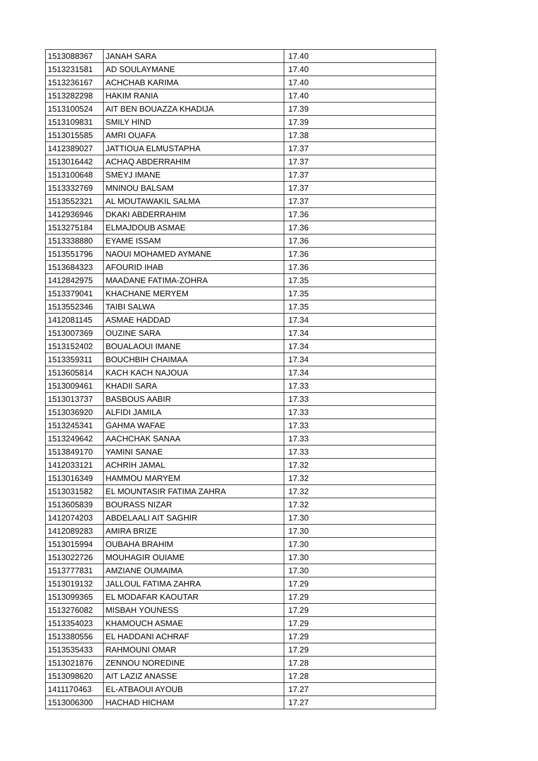| 1513088367 | JANAH SARA | 17.40 |
| 1513231581 | AD SOULAYMANE | 17.40 |
| 1513236167 | ACHCHAB KARIMA | 17.40 |
| 1513282298 | HAKIM RANIA | 17.40 |
| 1513100524 | AIT BEN BOUAZZA KHADIJA | 17.39 |
| 1513109831 | SMILY HIND | 17.39 |
| 1513015585 | AMRI OUAFA | 17.38 |
| 1412389027 | JATTIOUA ELMUSTAPHA | 17.37 |
| 1513016442 | ACHAQ ABDERRAHIM | 17.37 |
| 1513100648 | SMEYJ IMANE | 17.37 |
| 1513332769 | MNINOU BALSAM | 17.37 |
| 1513552321 | AL MOUTAWAKIL SALMA | 17.37 |
| 1412936946 | DKAKI ABDERRAHIM | 17.36 |
| 1513275184 | ELMAJDOUB ASMAE | 17.36 |
| 1513338880 | EYAME ISSAM | 17.36 |
| 1513551796 | NAOUI MOHAMED AYMANE | 17.36 |
| 1513684323 | AFOURID IHAB | 17.36 |
| 1412842975 | MAADANE FATIMA-ZOHRA | 17.35 |
| 1513379041 | KHACHANE MERYEM | 17.35 |
| 1513552346 | TAIBI SALWA | 17.35 |
| 1412081145 | ASMAE HADDAD | 17.34 |
| 1513007369 | OUZINE SARA | 17.34 |
| 1513152402 | BOUALAOUI IMANE | 17.34 |
| 1513359311 | BOUCHBIH CHAIMAA | 17.34 |
| 1513605814 | KACH KACH NAJOUA | 17.34 |
| 1513009461 | KHADII SARA | 17.33 |
| 1513013737 | BASBOUS AABIR | 17.33 |
| 1513036920 | ALFIDI JAMILA | 17.33 |
| 1513245341 | GAHMA WAFAE | 17.33 |
| 1513249642 | AACHCHAK SANAA | 17.33 |
| 1513849170 | YAMINI SANAE | 17.33 |
| 1412033121 | ACHRIH JAMAL | 17.32 |
| 1513016349 | HAMMOU MARYEM | 17.32 |
| 1513031582 | EL MOUNTASIR FATIMA ZAHRA | 17.32 |
| 1513605839 | BOURASS NIZAR | 17.32 |
| 1412074203 | ABDELAALI AIT SAGHIR | 17.30 |
| 1412089283 | AMIRA BRIZE | 17.30 |
| 1513015994 | OUBAHA BRAHIM | 17.30 |
| 1513022726 | MOUHAGIR OUIAME | 17.30 |
| 1513777831 | AMZIANE OUMAIMA | 17.30 |
| 1513019132 | JALLOUL FATIMA ZAHRA | 17.29 |
| 1513099365 | EL MODAFAR KAOUTAR | 17.29 |
| 1513276082 | MISBAH YOUNESS | 17.29 |
| 1513354023 | KHAMOUCH ASMAE | 17.29 |
| 1513380556 | EL HADDANI ACHRAF | 17.29 |
| 1513535433 | RAHMOUNI OMAR | 17.29 |
| 1513021876 | ZENNOU NOREDINE | 17.28 |
| 1513098620 | AIT LAZIZ ANASSE | 17.28 |
| 1411170463 | EL-ATBAOUI AYOUB | 17.27 |
| 1513006300 | HACHAD HICHAM | 17.27 |